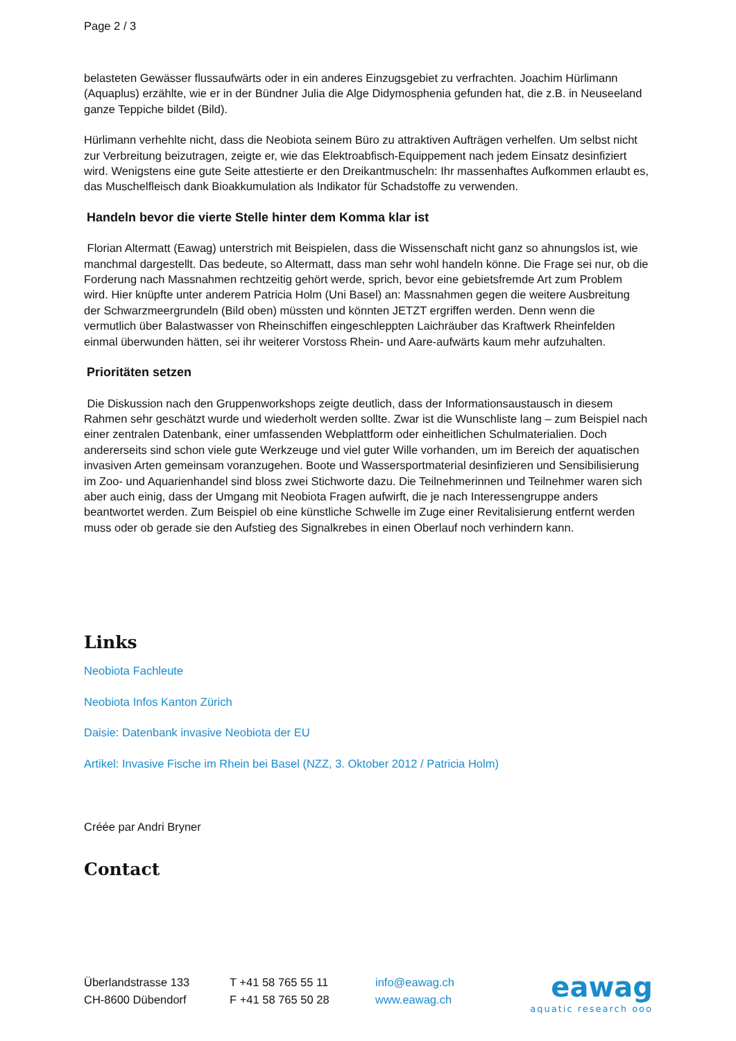Page 2 / 3
belasteten Gewässer flussaufwärts oder in ein anderes Einzugsgebiet zu verfrachten. Joachim Hürlimann (Aquaplus) erzählte, wie er in der Bündner Julia die Alge Didymosphenia gefunden hat, die z.B. in Neuseeland ganze Teppiche bildet (Bild).
Hürlimann verhehlte nicht, dass die Neobiota seinem Büro zu attraktiven Aufträgen verhelfen. Um selbst nicht zur Verbreitung beizutragen, zeigte er, wie das Elektroabfisch-Equippement nach jedem Einsatz desinfiziert wird. Wenigstens eine gute Seite attestierte er den Dreikantmuscheln: Ihr massenhaftes Aufkommen erlaubt es, das Muschelfleisch dank Bioakkumulation als Indikator für Schadstoffe zu verwenden.
Handeln bevor die vierte Stelle hinter dem Komma klar ist
Florian Altermatt (Eawag) unterstrich mit Beispielen, dass die Wissenschaft nicht ganz so ahnungslos ist, wie manchmal dargestellt. Das bedeute, so Altermatt, dass man sehr wohl handeln könne. Die Frage sei nur, ob die Forderung nach Massnahmen rechtzeitig gehört werde, sprich, bevor eine gebietsfremde Art zum Problem wird. Hier knüpfte unter anderem Patricia Holm (Uni Basel) an: Massnahmen gegen die weitere Ausbreitung der Schwarzmeergrundeln (Bild oben) müssten und könnten JETZT ergriffen werden. Denn wenn die vermutlich über Balastwasser von Rheinschiffen eingeschleppten Laichräuber das Kraftwerk Rheinfelden einmal überwunden hätten, sei ihr weiterer Vorstoss Rhein- und Aare-aufwärts kaum mehr aufzuhalten.
Prioritäten setzen
Die Diskussion nach den Gruppenworkshops zeigte deutlich, dass der Informationsaustausch in diesem Rahmen sehr geschätzt wurde und wiederholt werden sollte. Zwar ist die Wunschliste lang – zum Beispiel nach einer zentralen Datenbank, einer umfassenden Webplattform oder einheitlichen Schulmaterialien. Doch andererseits sind schon viele gute Werkzeuge und viel guter Wille vorhanden, um im Bereich der aquatischen invasiven Arten gemeinsam voranzugehen. Boote und Wassersportmaterial desinfizieren und Sensibilisierung im Zoo- und Aquarienhandel sind bloss zwei Stichworte dazu. Die Teilnehmerinnen und Teilnehmer waren sich aber auch einig, dass der Umgang mit Neobiota Fragen aufwirft, die je nach Interessengruppe anders beantwortet werden. Zum Beispiel ob eine künstliche Schwelle im Zuge einer Revitalisierung entfernt werden muss oder ob gerade sie den Aufstieg des Signalkrebes in einen Oberlauf noch verhindern kann.
Links
Neobiota Fachleute
Neobiota Infos Kanton Zürich
Daisie: Datenbank invasive Neobiota der EU
Artikel: Invasive Fische im Rhein bei Basel (NZZ, 3. Oktober 2012 / Patricia Holm)
Créée par Andri Bryner
Contact
Überlandstrasse 133
CH-8600 Dübendorf
T +41 58 765 55 11
F +41 58 765 50 28
info@eawag.ch
www.eawag.ch
eawag
aquatic research ooo